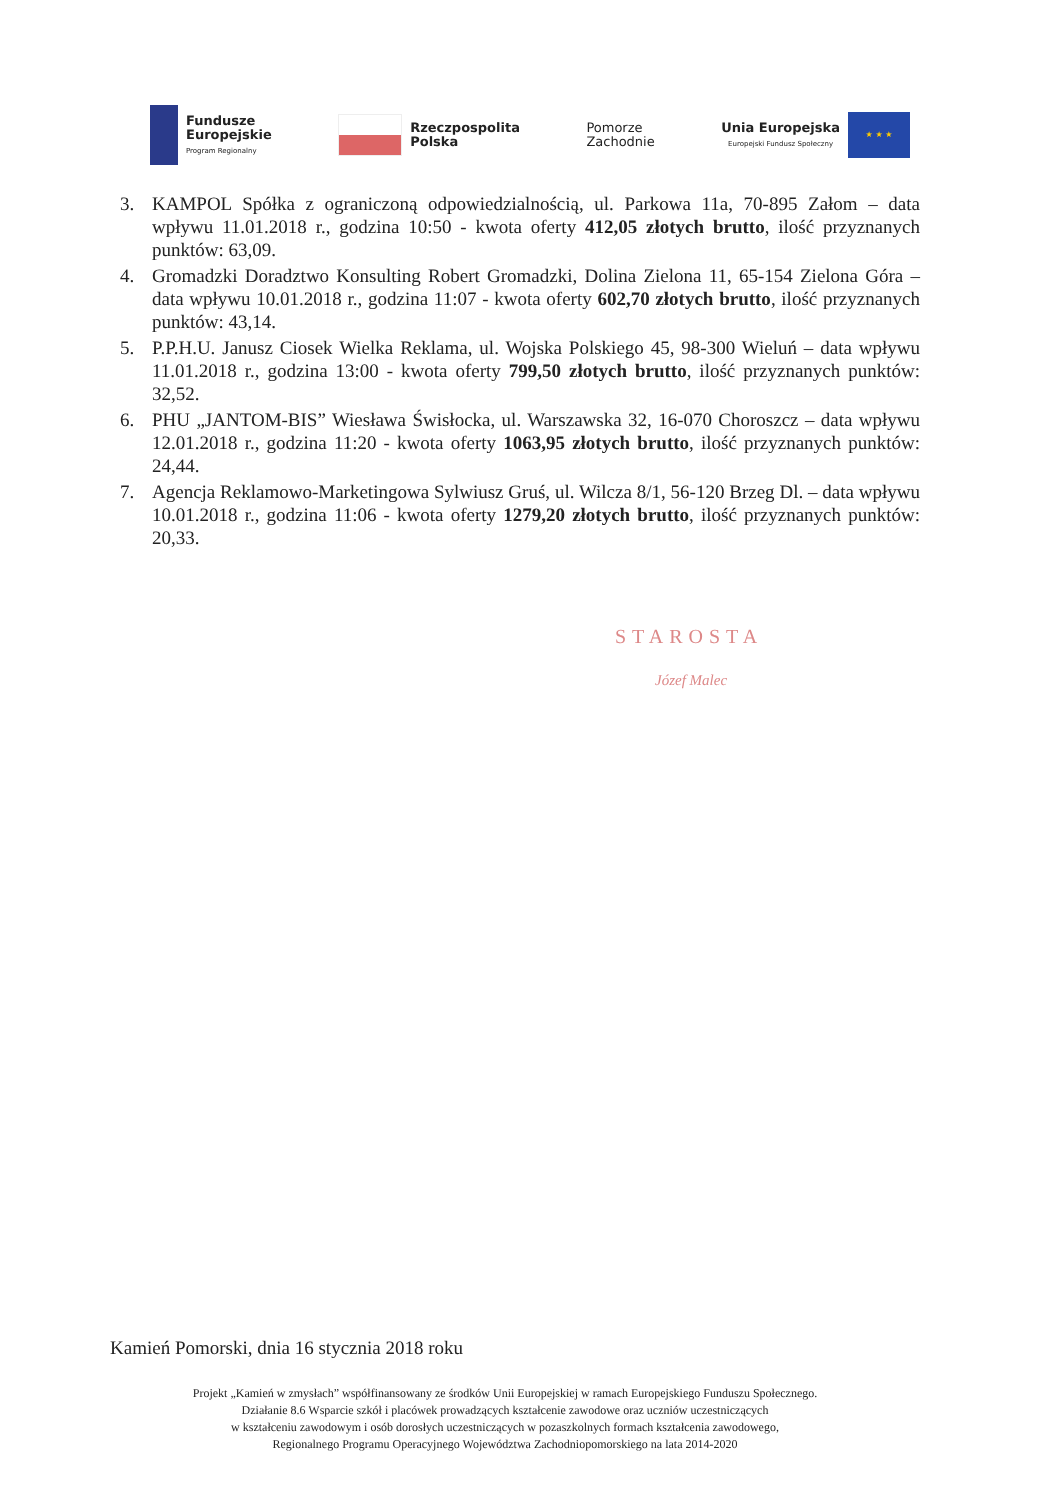Fundusze
Europejskie
Program Regionalny
Rzeczpospolita
Polska
Pomorze
Zachodnie
Unia Europejska
Europejski Fundusz Społeczny
★ ★ ★
3. KAMPOL Spółka z ograniczoną odpowiedzialnością, ul. Parkowa 11a, 70-895 Załom – data wpływu 11.01.2018 r., godzina 10:50 - kwota oferty 412,05 złotych brutto, ilość przyznanych punktów: 63,09.
4. Gromadzki Doradztwo Konsulting Robert Gromadzki, Dolina Zielona 11, 65-154 Zielona Góra – data wpływu 10.01.2018 r., godzina 11:07 - kwota oferty 602,70 złotych brutto, ilość przyznanych punktów: 43,14.
5. P.P.H.U. Janusz Ciosek Wielka Reklama, ul. Wojska Polskiego 45, 98-300 Wieluń – data wpływu 11.01.2018 r., godzina 13:00 - kwota oferty 799,50 złotych brutto, ilość przyznanych punktów: 32,52.
6. PHU „JANTOM-BIS” Wiesława Świsłocka, ul. Warszawska 32, 16-070 Choroszcz – data wpływu 12.01.2018 r., godzina 11:20 - kwota oferty 1063,95 złotych brutto, ilość przyznanych punktów: 24,44.
7. Agencja Reklamowo-Marketingowa Sylwiusz Gruś, ul. Wilcza 8/1, 56-120 Brzeg Dl. – data wpływu 10.01.2018 r., godzina 11:06 - kwota oferty 1279,20 złotych brutto, ilość przyznanych punktów: 20,33.
STAROSTA
Józef Malec
Kamień Pomorski, dnia 16 stycznia 2018 roku
Projekt „Kamień w zmysłach” współfinansowany ze środków Unii Europejskiej w ramach Europejskiego Funduszu Społecznego.
Działanie 8.6 Wsparcie szkół i placówek prowadzących kształcenie zawodowe oraz uczniów uczestniczących
w kształceniu zawodowym i osób dorosłych uczestniczących w pozaszkolnych formach kształcenia zawodowego,
Regionalnego Programu Operacyjnego Województwa Zachodniopomorskiego na lata 2014-2020